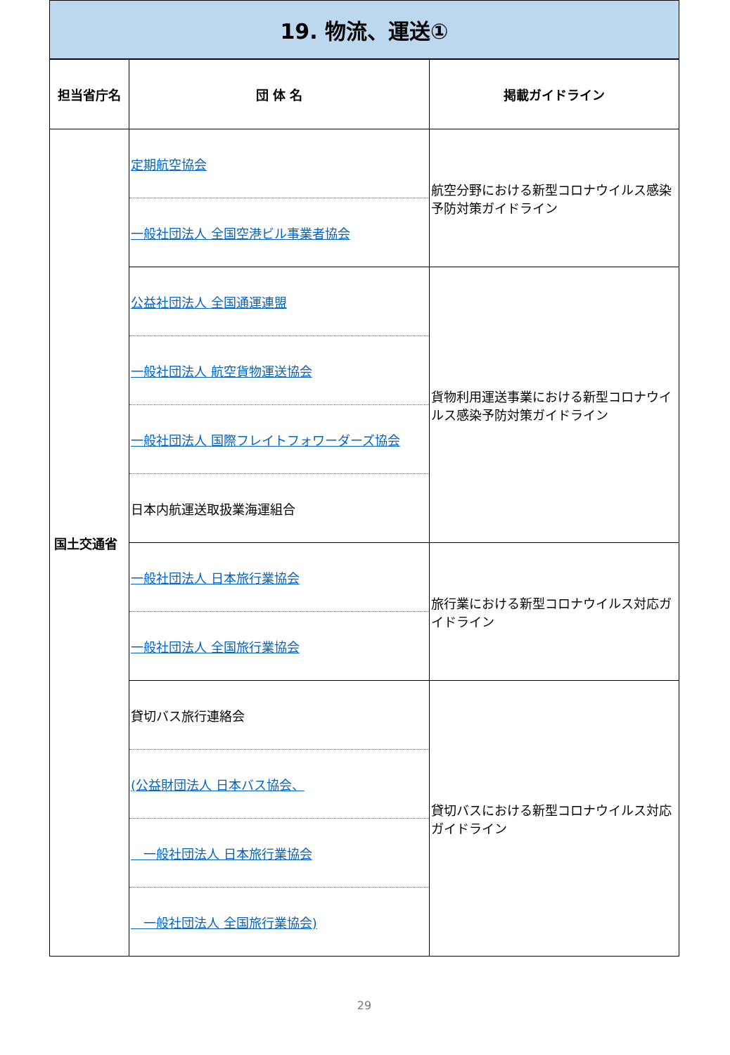19. 物流、運送①
| 担当省庁名 | 団 体 名 | 掲載ガイドライン |
| --- | --- | --- |
| 国土交通省 | 定期航空協会 一般社団法人 全国空港ビル事業者協会 | 航空分野における新型コロナウイルス感染予防対策ガイドライン |
| | 公益社団法人 全国通運連盟 一般社団法人 航空貨物運送協会 一般社団法人 国際フレイトフォワーダーズ協会 日本内航運送取扱業海運組合 | 貨物利用運送事業における新型コロナウイルス感染予防対策ガイドライン |
| | 一般社団法人 日本旅行業協会 一般社団法人 全国旅行業協会 | 旅行業における新型コロナウイルス対応ガイドライン |
| | 貸切バス旅行連絡会 (公益財団法人 日本バス協会、 一般社団法人 日本旅行業協会 一般社団法人 全国旅行業協会) | 貸切バスにおける新型コロナウイルス対応ガイドライン |
29